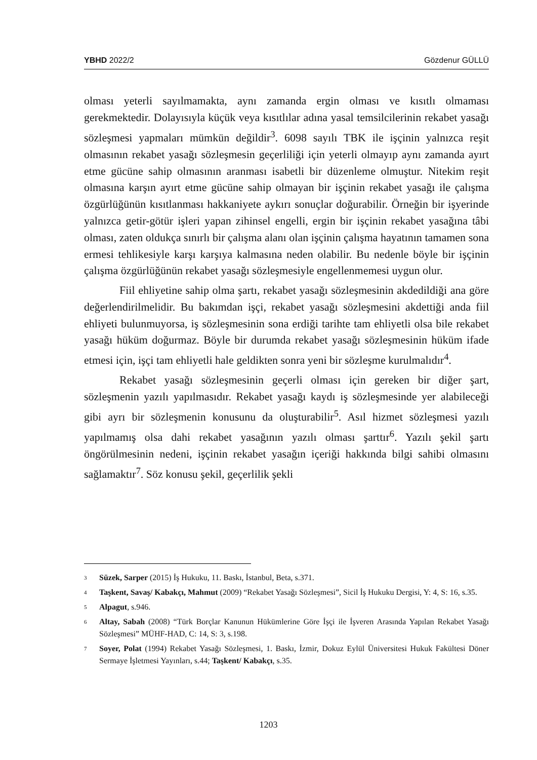YBHD 2022/2 Gözdenur GÜLLÜ
olması yeterli sayılmamakta, aynı zamanda ergin olması ve kısıtlı olmaması gerekmektedir. Dolayısıyla küçük veya kısıtlılar adına yasal temsilcilerinin rekabet yasağı sözleşmesi yapmaları mümkün değildir<sup>3</sup>. 6098 sayılı TBK ile işçinin yalnızca reşit olmasının rekabet yasağı sözleşmesin geçerliliği için yeterli olmayıp aynı zamanda ayırt etme gücüne sahip olmasının aranması isabetli bir düzenleme olmuştur. Nitekim reşit olmasına karşın ayırt etme gücüne sahip olmayan bir işçinin rekabet yasağı ile çalışma özgürlüğünün kısıtlanması hakkaniyete aykırı sonuçlar doğurabilir. Örneğin bir işyerinde yalnızca getir-götür işleri yapan zihinsel engelli, ergin bir işçinin rekabet yasağına tâbi olması, zaten oldukça sınırlı bir çalışma alanı olan işçinin çalışma hayatının tamamen sona ermesi tehlikesiyle karşı karşıya kalmasına neden olabilir. Bu nedenle böyle bir işçinin çalışma özgürlüğünün rekabet yasağı sözleşmesiyle engellenmemesi uygun olur.
Fiil ehliyetine sahip olma şartı, rekabet yasağı sözleşmesinin akdedildiği ana göre değerlendirilmelidir. Bu bakımdan işçi, rekabet yasağı sözleşmesini akdettiği anda fiil ehliyeti bulunmuyorsa, iş sözleşmesinin sona erdiği tarihte tam ehliyetli olsa bile rekabet yasağı hüküm doğurmaz. Böyle bir durumda rekabet yasağı sözleşmesinin hüküm ifade etmesi için, işçi tam ehliyetli hale geldikten sonra yeni bir sözleşme kurulmalıdır<sup>4</sup>.
Rekabet yasağı sözleşmesinin geçerli olması için gereken bir diğer şart, sözleşmenin yazılı yapılmasıdır. Rekabet yasağı kaydı iş sözleşmesinde yer alabileceği gibi ayrı bir sözleşmenin konusunu da oluşturabilir<sup>5</sup>. Asıl hizmet sözleşmesi yazılı yapılmamış olsa dahi rekabet yasağının yazılı olması şarttır<sup>6</sup>. Yazılı şekil şartı öngörülmesinin nedeni, işçinin rekabet yasağın içeriği hakkında bilgi sahibi olmasını sağlamaktır<sup>7</sup>. Söz konusu şekil, geçerlilik şekli
3 Süzek, Sarper (2015) İş Hukuku, 11. Baskı, İstanbul, Beta, s.371.
4 Taşkent, Savaş/ Kabakçı, Mahmut (2009) “Rekabet Yasağı Sözleşmesi”, Sicil İş Hukuku Dergisi, Y: 4, S: 16, s.35.
5 Alpagut, s.946.
6 Altay, Sabah (2008) “Türk Borçlar Kanunun Hükümlerine Göre İşçi ile İşveren Arasında Yapılan Rekabet Yasağı Sözleşmesi” MÜHF-HAD, C: 14, S: 3, s.198.
7 Soyer, Polat (1994) Rekabet Yasağı Sözleşmesi, 1. Baskı, İzmir, Dokuz Eylül Üniversitesi Hukuk Fakültesi Döner Sermaye İşletmesi Yayınları, s.44; Taşkent/ Kabakçı, s.35.
1203